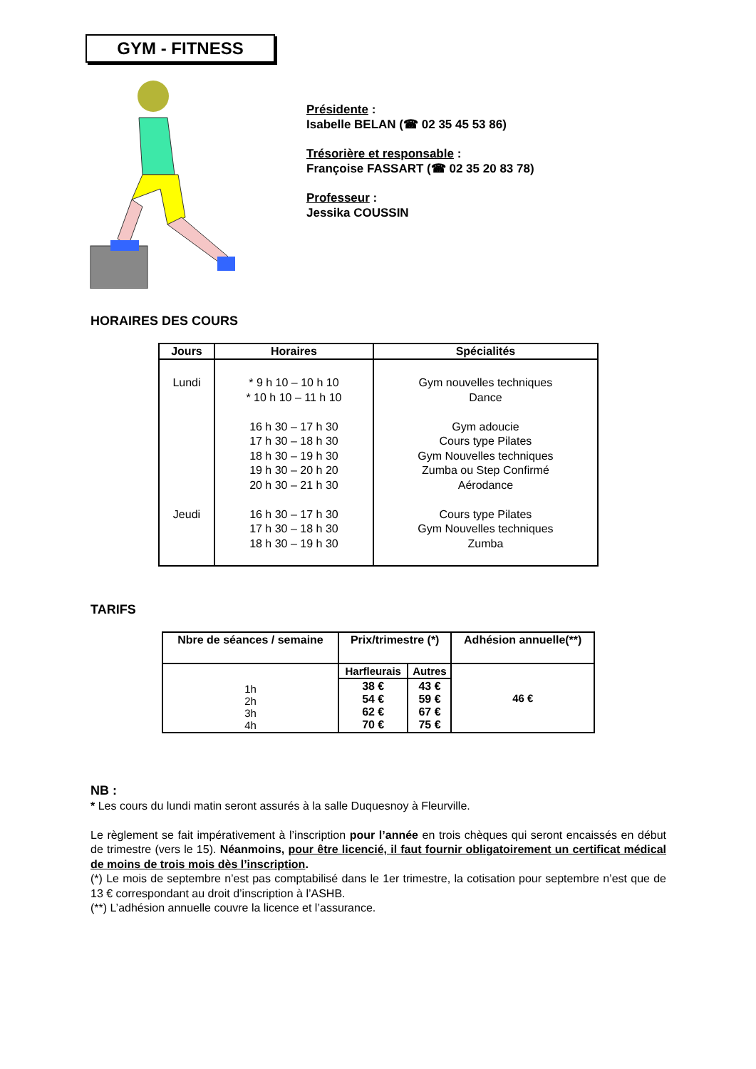GYM - FITNESS
Présidente :
Isabelle BELAN (☎ 02 35 45 53 86)
Trésorière et responsable :
Françoise FASSART (☎ 02 35 20 83 78)
Professeur :
Jessika COUSSIN
HORAIRES DES COURS
| Jours | Horaires | Spécialités |
| --- | --- | --- |
| Lundi Jeudi | * 9 h 10 – 10 h 10 * 10 h 10 – 11 h 10 16 h 30 – 17 h 30 17 h 30 – 18 h 30 18 h 30 – 19 h 30 19 h 30 – 20 h 20 20 h 30 – 21 h 30 16 h 30 – 17 h 30 17 h 30 – 18 h 30 18 h 30 – 19 h 30 | Gym nouvelles techniques Dance Gym adoucie Cours type Pilates Gym Nouvelles techniques Zumba ou Step Confirmé Aérodance Cours type Pilates Gym Nouvelles techniques Zumba |
TARIFS
| Nbre de séances / semaine | Prix/trimestre (*) | | Adhésion annuelle(**) |
| 1h 2h 3h 4h | Harfleurais | Autres | 46 € |
| | 38 € 54 € 62 € 70 € | 43 € 59 € 67 € 75 € | |
NB :
* Les cours du lundi matin seront assurés à la salle Duquesnoy à Fleurville.
Le règlement se fait impérativement à l’inscription pour l’année en trois chèques qui seront encaissés en début de trimestre (vers le 15). Néanmoins, pour être licencié, il faut fournir obligatoirement un certificat médical de moins de trois mois dès l’inscription.
(*) Le mois de septembre n’est pas comptabilisé dans le 1er trimestre, la cotisation pour septembre n’est que de 13 € correspondant au droit d’inscription à l’ASHB.
(**) L’adhésion annuelle couvre la licence et l’assurance.